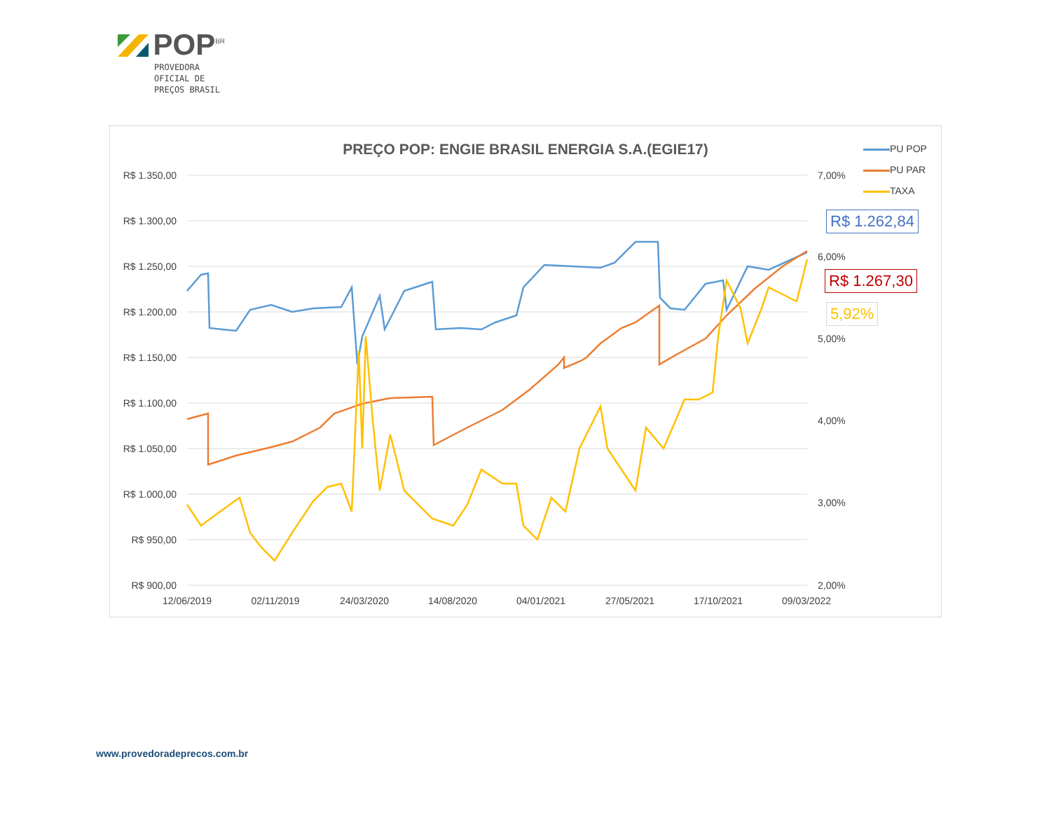POP<sup>BR</sup>
PROVEDORA
OFICIAL DE
PREÇOS BRASIL
PREÇO POP: ENGIE BRASIL ENERGIA S.A.(EGIE17)
R$ 1.350,00
R$ 1.300,00
R$ 1.250,00
R$ 1.200,00
R$ 1.150,00
R$ 1.100,00
R$ 1.050,00
R$ 1.000,00
R$ 950,00
R$ 900,00
7,00%
6,00%
5,00%
4,00%
3,00%
2,00%
12/06/2019
02/11/2019
24/03/2020
14/08/2020
04/01/2021
27/05/2021
17/10/2021
09/03/2022
PU POP
PU PAR
TAXA
R$ 1.262,84
R$ 1.267,30
5,92%
www.provedoradeprecos.com.br